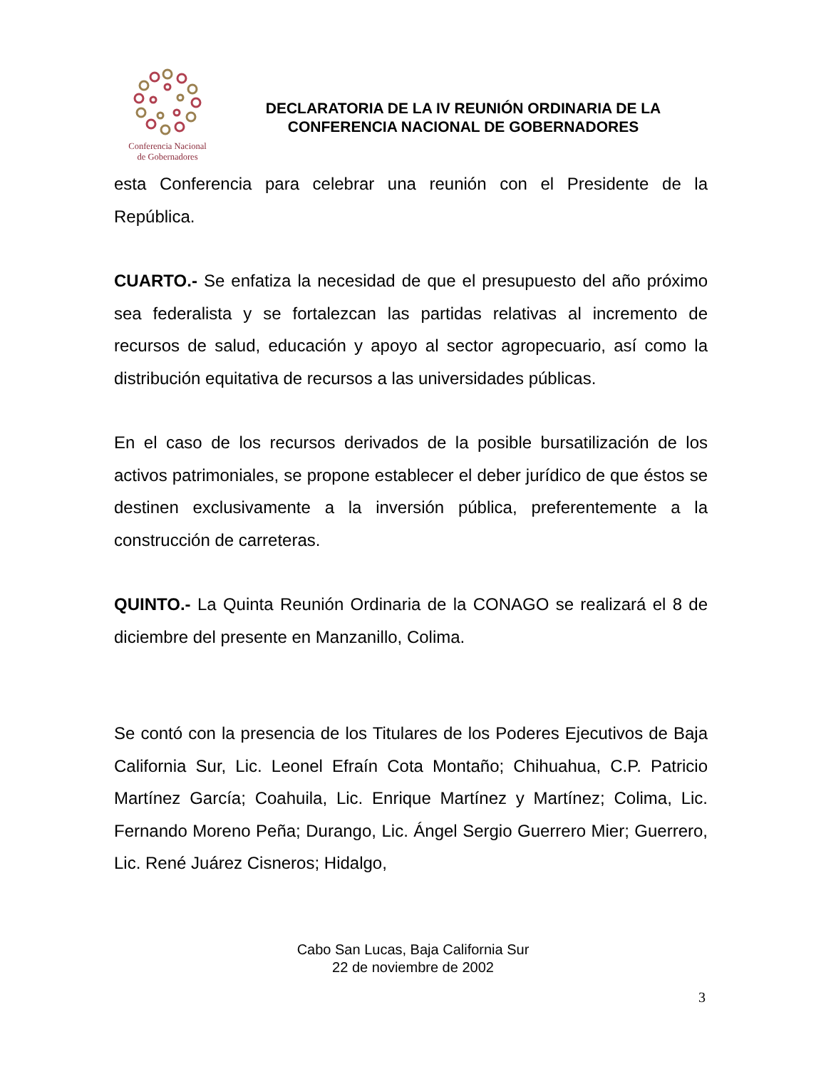Conferencia Nacional
de Gobernadores
DECLARATORIA DE LA IV REUNIÓN ORDINARIA DE LA
CONFERENCIA NACIONAL DE GOBERNADORES
esta Conferencia para celebrar una reunión con el Presidente de la República.
CUARTO.- Se enfatiza la necesidad de que el presupuesto del año próximo sea federalista y se fortalezcan las partidas relativas al incremento de recursos de salud, educación y apoyo al sector agropecuario, así como la distribución equitativa de recursos a las universidades públicas.
En el caso de los recursos derivados de la posible bursatilización de los activos patrimoniales, se propone establecer el deber jurídico de que éstos se destinen exclusivamente a la inversión pública, preferentemente a la construcción de carreteras.
QUINTO.- La Quinta Reunión Ordinaria de la CONAGO se realizará el 8 de diciembre del presente en Manzanillo, Colima.
Se contó con la presencia de los Titulares de los Poderes Ejecutivos de Baja California Sur, Lic. Leonel Efraín Cota Montaño; Chihuahua, C.P. Patricio Martínez García; Coahuila, Lic. Enrique Martínez y Martínez; Colima, Lic. Fernando Moreno Peña; Durango, Lic. Ángel Sergio Guerrero Mier; Guerrero, Lic. René Juárez Cisneros; Hidalgo,
Cabo San Lucas, Baja California Sur
22 de noviembre de 2002
3